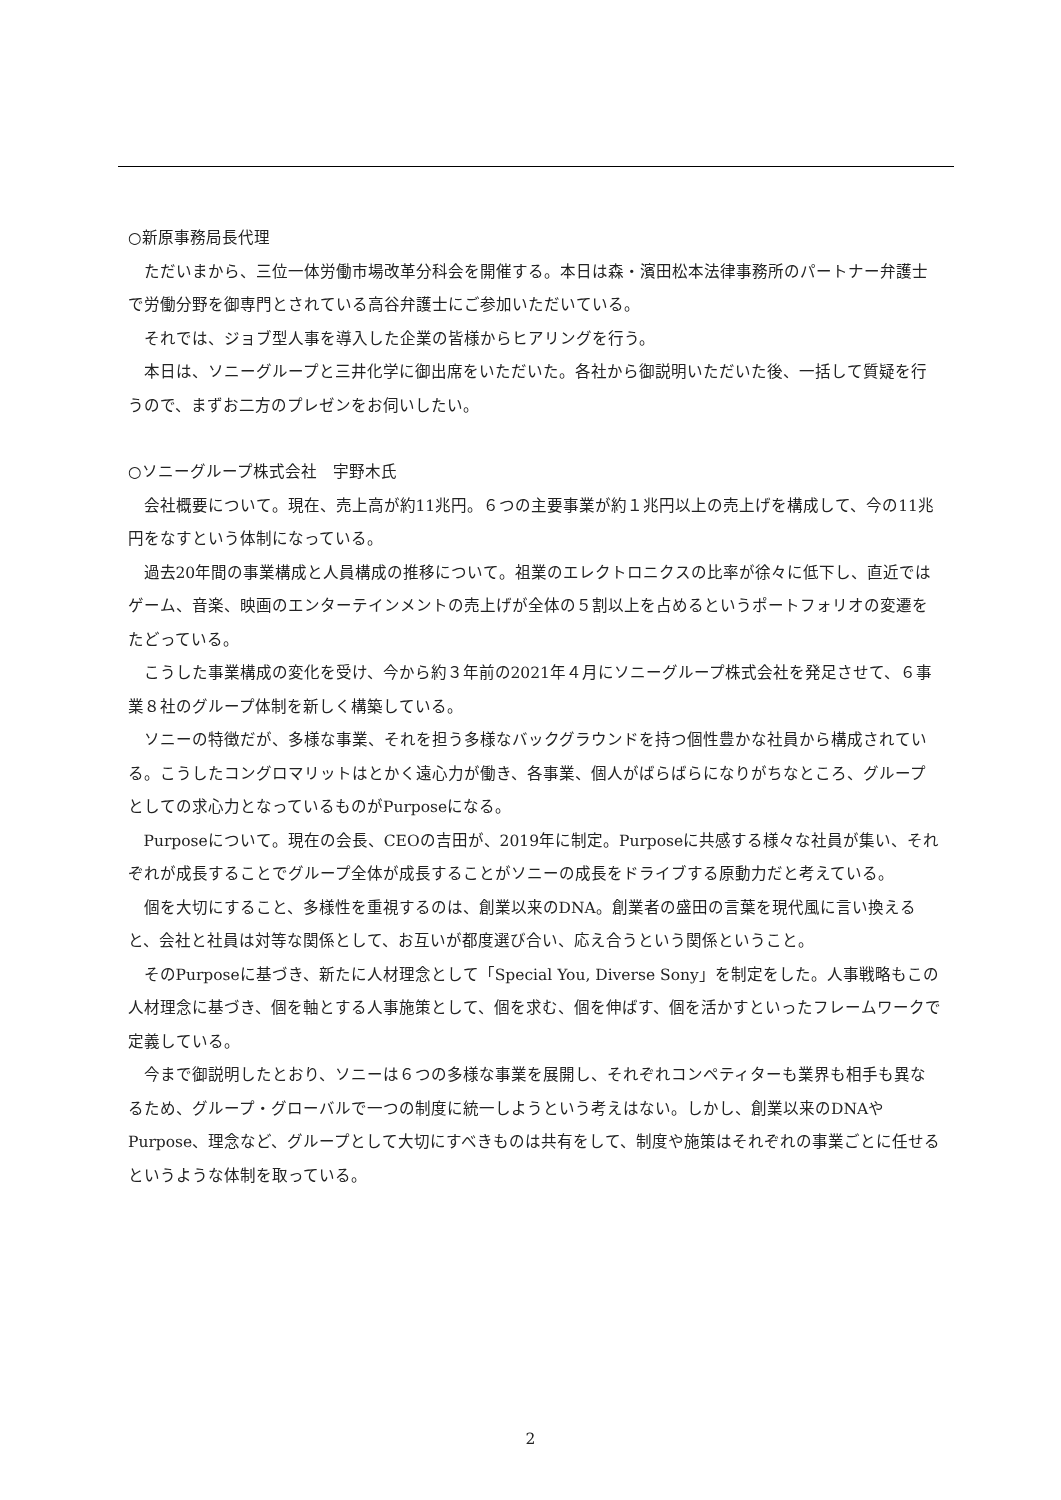○新原事務局長代理
ただいまから、三位一体労働市場改革分科会を開催する。本日は森・濱田松本法律事務所のパートナー弁護士で労働分野を御専門とされている高谷弁護士にご参加いただいている。
それでは、ジョブ型人事を導入した企業の皆様からヒアリングを行う。
本日は、ソニーグループと三井化学に御出席をいただいた。各社から御説明いただいた後、一括して質疑を行うので、まずお二方のプレゼンをお伺いしたい。
○ソニーグループ株式会社　宇野木氏
会社概要について。現在、売上高が約11兆円。６つの主要事業が約１兆円以上の売上げを構成して、今の11兆円をなすという体制になっている。
過去20年間の事業構成と人員構成の推移について。祖業のエレクトロニクスの比率が徐々に低下し、直近ではゲーム、音楽、映画のエンターテインメントの売上げが全体の５割以上を占めるというポートフォリオの変遷をたどっている。
こうした事業構成の変化を受け、今から約３年前の2021年４月にソニーグループ株式会社を発足させて、６事業８社のグループ体制を新しく構築している。
ソニーの特徴だが、多様な事業、それを担う多様なバックグラウンドを持つ個性豊かな社員から構成されている。こうしたコングロマリットはとかく遠心力が働き、各事業、個人がばらばらになりがちなところ、グループとしての求心力となっているものがPurposeになる。
Purposeについて。現在の会長、CEOの吉田が、2019年に制定。Purposeに共感する様々な社員が集い、それぞれが成長することでグループ全体が成長することがソニーの成長をドライブする原動力だと考えている。
個を大切にすること、多様性を重視するのは、創業以来のDNA。創業者の盛田の言葉を現代風に言い換えると、会社と社員は対等な関係として、お互いが都度選び合い、応え合うという関係ということ。
そのPurposeに基づき、新たに人材理念として「Special You, Diverse Sony」を制定をした。人事戦略もこの人材理念に基づき、個を軸とする人事施策として、個を求む、個を伸ばす、個を活かすといったフレームワークで定義している。
今まで御説明したとおり、ソニーは６つの多様な事業を展開し、それぞれコンペティターも業界も相手も異なるため、グループ・グローバルで一つの制度に統一しようという考えはない。しかし、創業以来のDNAやPurpose、理念など、グループとして大切にすべきものは共有をして、制度や施策はそれぞれの事業ごとに任せるというような体制を取っている。
2